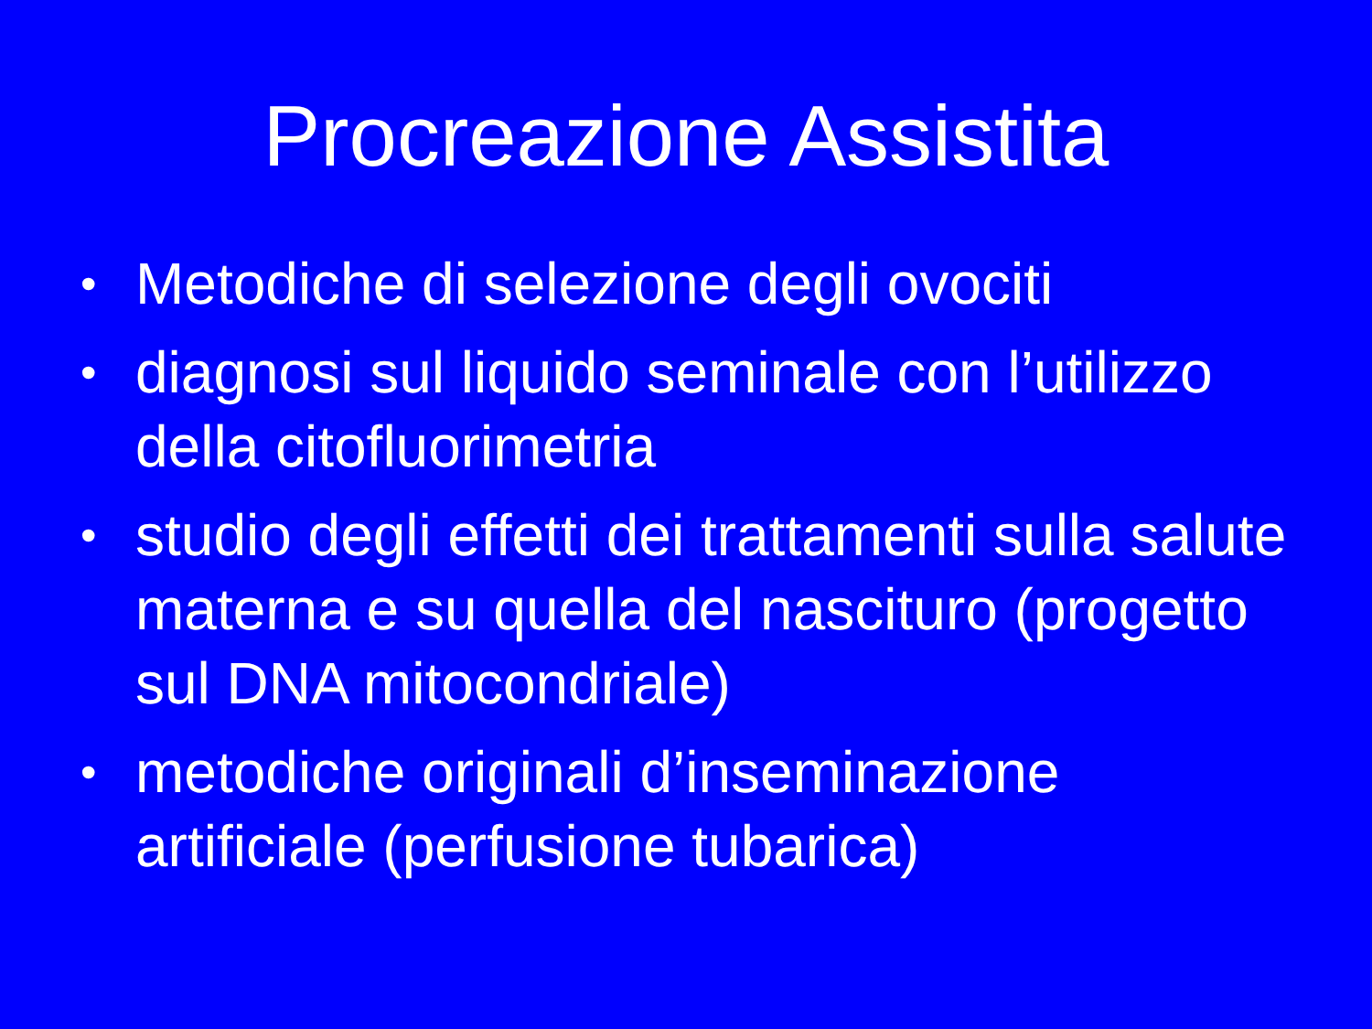Procreazione Assistita
• Metodiche di selezione degli ovociti
• diagnosi sul liquido seminale con l’utilizzo della citofluorimetria
• studio degli effetti dei trattamenti sulla salute materna e su quella del nascituro (progetto sul DNA mitocondriale)
• metodiche originali d’inseminazione artificiale (perfusione tubarica)